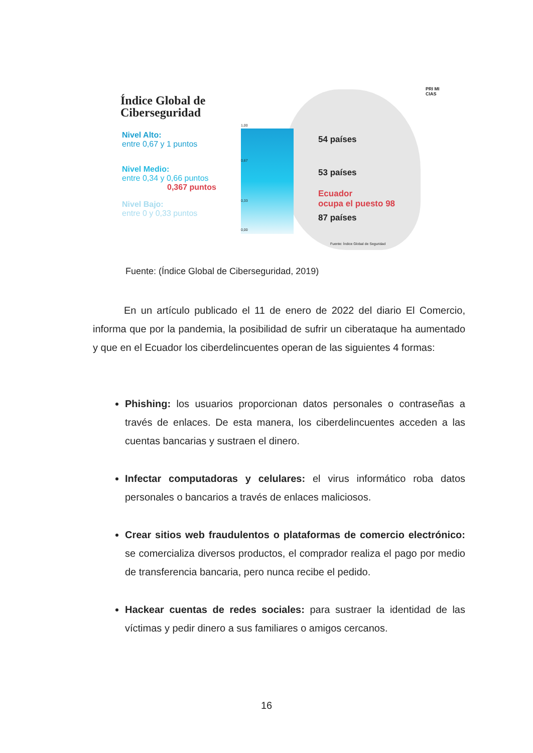Índice Global de
Ciberseguridad
PRI MI CIAS
Nivel Alto:
entre 0,67 y 1 puntos
Nivel Medio:
entre 0,34 y 0,66 puntos
0,367 puntos
Nivel Bajo:
entre 0 y 0,33 puntos
1,00
0,67
0,33
0,00
54 países
53 países
Ecuador
ocupa el puesto 98
87 países
Fuente: Índice Global de Seguridad
Fuente: (Índice Global de Ciberseguridad, 2019)
En un artículo publicado el 11 de enero de 2022 del diario El Comercio, informa que por la pandemia, la posibilidad de sufrir un ciberataque ha aumentado y que en el Ecuador los ciberdelincuentes operan de las siguientes 4 formas:
Phishing: los usuarios proporcionan datos personales o contraseñas a través de enlaces. De esta manera, los ciberdelincuentes acceden a las cuentas bancarias y sustraen el dinero.
Infectar computadoras y celulares: el virus informático roba datos personales o bancarios a través de enlaces maliciosos.
Crear sitios web fraudulentos o plataformas de comercio electrónico: se comercializa diversos productos, el comprador realiza el pago por medio de transferencia bancaria, pero nunca recibe el pedido.
Hackear cuentas de redes sociales: para sustraer la identidad de las víctimas y pedir dinero a sus familiares o amigos cercanos.
16